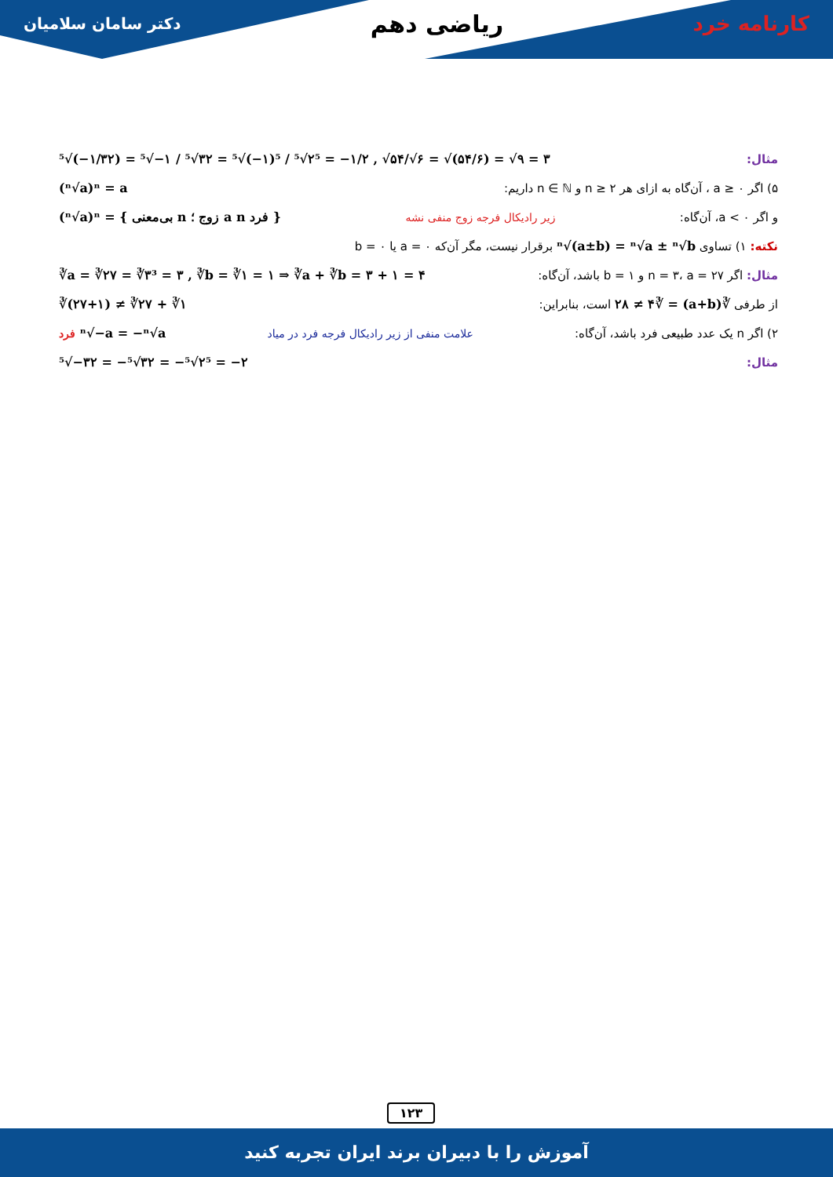کارنامه خرد ریاضی دهم دکتر سامان سلامیان
مثال: ⁵√(−۱/۳۲) = ⁵√−۱ / ⁵√۳۲ = ⁵√(−۱)⁵ / ⁵√۲⁵ = −۱/۲ , √۵۴/√۶ = √(۵۴/۶) = √۹ = ۳
۵) اگر a ≥ ۰ ، آن‌گاه به ازای هر n ≥ ۲ و n ∈ ℕ داریم: (ⁿ√a)ⁿ = a
و اگر a < ۰، آن‌گاه: زیر رادیکال فرجه زوج منفی نشه (ⁿ√a)ⁿ = { بی‌معنی n زوج ؛ a n فرد }
نکته: ۱) تساوی ⁿ√(a±b) = ⁿ√a ± ⁿ√b برقرار نیست، مگر آن‌که a = ۰ یا b = ۰
مثال: اگر n = ۳، a = ۲۷ و b = ۱ باشد، آن‌گاه: ∛a = ∛۲۷ = ∛۳³ = ۳ , ∛b = ∛۱ = ۱ ⇒ ∛a + ∛b = ۳ + ۱ = ۴
از طرفی ∛(a+b) = ∛۲۸ ≠ ۴ است، بنابراین: ∛(۲۷+۱) ≠ ∛۲۷ + ∛۱
۲) اگر n یک عدد طبیعی فرد باشد، آن‌گاه: علامت منفی از زیر رادیکال فرجه فرد در میاد فرد ⁿ√−a = −ⁿ√a
مثال: ⁵√−۳۲ = −⁵√۳۲ = −⁵√۲⁵ = −۲
۱۲۳
آموزش را با دبیران برند ایران تجربه کنید